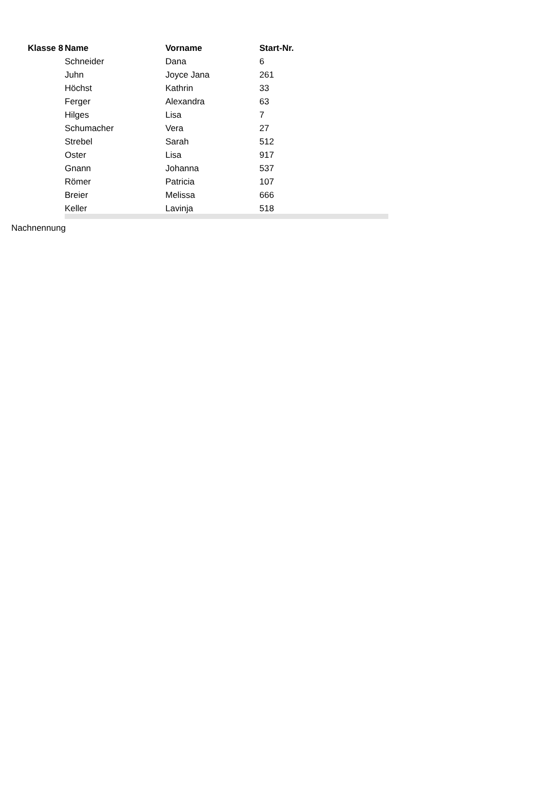| Klasse 8 | Name | Vorname | Start-Nr. | |
| --- | --- | --- | --- | --- |
| | Schneider | Dana | 6 | |
| | Juhn | Joyce Jana | 261 | |
| | Höchst | Kathrin | 33 | |
| | Ferger | Alexandra | 63 | |
| | Hilges | Lisa | 7 | |
| | Schumacher | Vera | 27 | |
| | Strebel | Sarah | 512 | |
| | Oster | Lisa | 917 | |
| | Gnann | Johanna | 537 | |
| | Römer | Patricia | 107 | |
| | Breier | Melissa | 666 | |
| | Keller | Lavinja | 518 | |
Nachnennung